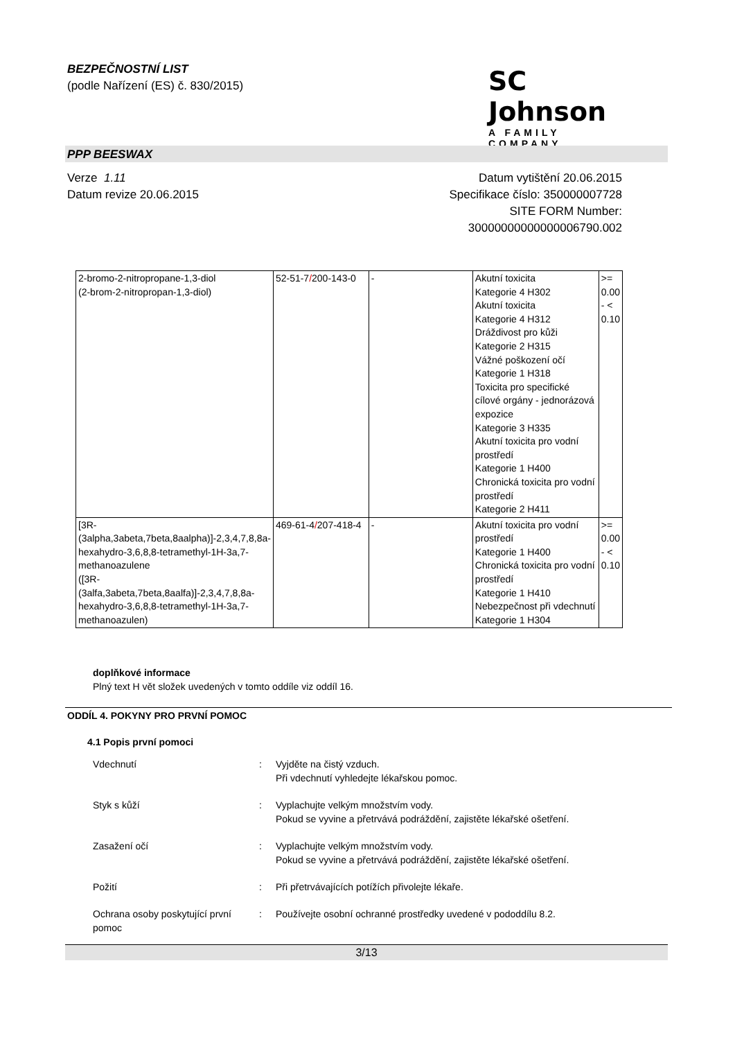BEZPEČNOSTNÍ LIST
(podle Nařízení (ES) č. 830/2015)
SC Johnson
A FAMILY COMPANY
PPP BEESWAX
Verze 1.11
Datum revize 20.06.2015
Datum vytištění 20.06.2015
Specifikace číslo: 350000007728
SITE FORM Number:
30000000000000006790.002
| 2-bromo-2-nitropropane-1,3-diol (2-brom-2-nitropropan-1,3-diol) | 52-51-7 / 200-143-0 | - | Akutní toxicita Kategorie 4 H302 Akutní toxicita Kategorie 4 H312 Dráždivost pro kůži Kategorie 2 H315 Vážné poškození očí Kategorie 1 H318 Toxicita pro specifické cílové orgány - jednorázová expozice Kategorie 3 H335 Akutní toxicita pro vodní prostředí Kategorie 1 H400 Chronická toxicita pro vodní prostředí Kategorie 2 H411 | >= 0.00 - < 0.10 |
| [3R-(3alpha,3abeta,7beta,8aalpha)]-2,3,4,7,8,8a-hexahydro-3,6,8,8-tetramethyl-1H-3a,7-methanoazulene ([3R-(3alfa,3abeta,7beta,8aalfa)]-2,3,4,7,8,8a-hexahydro-3,6,8,8-tetramethyl-1H-3a,7-methanoazulen) | 469-61-4 / 207-418-4 | - | Akutní toxicita pro vodní prostředí Kategorie 1 H400 Chronická toxicita pro vodní prostředí Kategorie 1 H410 Nebezpečnost při vdechnutí Kategorie 1 H304 | >= 0.00 - < 0.10 |
doplňkové informace
Plný text H vět složek uvedených v tomto oddíle viz oddíl 16.
ODDÍL 4. POKYNY PRO PRVNÍ POMOC
4.1 Popis první pomoci
Vdechnutí : Vyjděte na čistý vzduch.
Při vdechnutí vyhledejte lékařskou pomoc.
Styk s kůží : Vyplachujte velkým množstvím vody.
Pokud se vyvine a přetrvává podráždění, zajistěte lékařské ošetření.
Zasažení očí : Vyplachujte velkým množstvím vody.
Pokud se vyvine a přetrvává podráždění, zajistěte lékařské ošetření.
Požití : Při přetrvávajících potížích přivolejte lékaře.
Ochrana osoby poskytující první pomoc
: Používejte osobní ochranné prostředky uvedené v pododdílu 8.2.
3/13